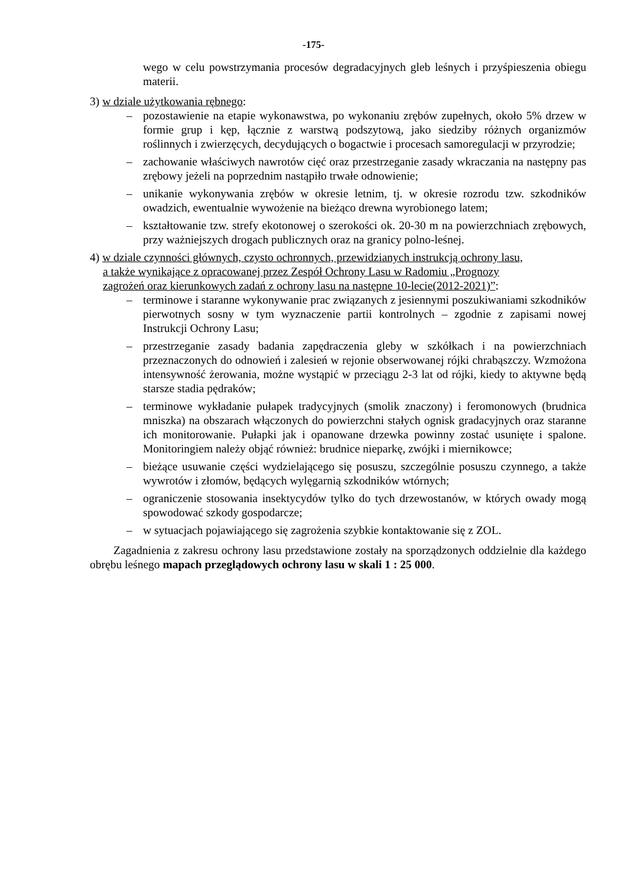-175-
wego w celu powstrzymania procesów degradacyjnych gleb leśnych i przyśpieszenia obiegu materii.
3) w dziale użytkowania rębnego:
– pozostawienie na etapie wykonawstwa, po wykonaniu zrębów zupełnych, około 5% drzew w formie grup i kęp, łącznie z warstwą podszytową, jako siedziby różnych organizmów roślinnych i zwierzęcych, decydujących o bogactwie i procesach samoregulacji w przyrodzie;
– zachowanie właściwych nawrotów cięć oraz przestrzeganie zasady wkraczania na następny pas zrębowy jeżeli na poprzednim nastąpiło trwałe odnowienie;
– unikanie wykonywania zrębów w okresie letnim, tj. w okresie rozrodu tzw. szkodników owadzich, ewentualnie wywożenie na bieżąco drewna wyrobionego latem;
– kształtowanie tzw. strefy ekotonowej o szerokości ok. 20-30 m na powierzchniach zrębowych, przy ważniejszych drogach publicznych oraz na granicy polno-leśnej.
4) w dziale czynności głównych, czysto ochronnych, przewidzianych instrukcją ochrony lasu,
a także wynikające z opracowanej przez Zespół Ochrony Lasu w Radomiu „Prognozy
zagrożeń oraz kierunkowych zadań z ochrony lasu na następne 10-lecie(2012-2021)”:
– terminowe i staranne wykonywanie prac związanych z jesiennymi poszukiwaniami szkodników pierwotnych sosny w tym wyznaczenie partii kontrolnych – zgodnie z zapisami nowej Instrukcji Ochrony Lasu;
– przestrzeganie zasady badania zapędraczenia gleby w szkółkach i na powierzchniach przeznaczonych do odnowień i zalesień w rejonie obserwowanej rójki chrabąszczy. Wzmożona intensywność żerowania, możne wystąpić w przeciągu 2-3 lat od rójki, kiedy to aktywne będą starsze stadia pędraków;
– terminowe wykładanie pułapek tradycyjnych (smolik znaczony) i feromonowych (brudnica mniszka) na obszarach włączonych do powierzchni stałych ognisk gradacyjnych oraz staranne ich monitorowanie. Pułapki jak i opanowane drzewka powinny zostać usunięte i spalone. Monitoringiem należy objąć również: brudnice nieparkę, zwójki i miernikowce;
– bieżące usuwanie części wydzielającego się posuszu, szczególnie posuszu czynnego, a także wywrotów i złomów, będących wylęgarnią szkodników wtórnych;
– ograniczenie stosowania insektycydów tylko do tych drzewostanów, w których owady mogą spowodować szkody gospodarcze;
– w sytuacjach pojawiającego się zagrożenia szybkie kontaktowanie się z ZOL.
Zagadnienia z zakresu ochrony lasu przedstawione zostały na sporządzonych oddzielnie dla każdego obrębu leśnego mapach przeglądowych ochrony lasu w skali 1 : 25 000.